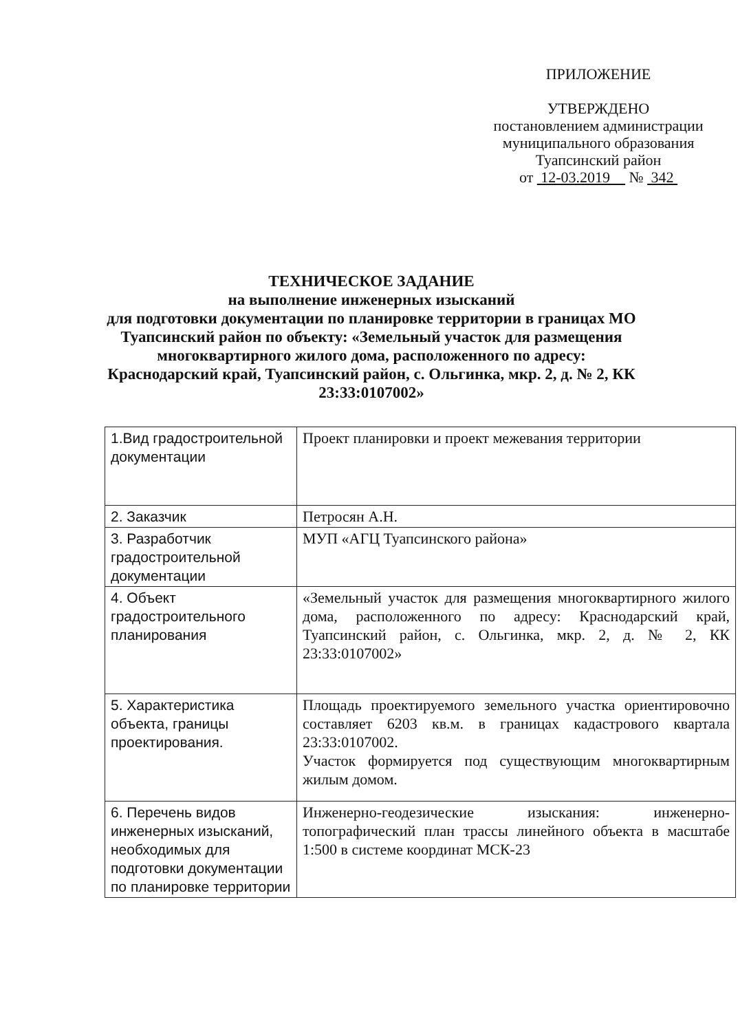ПРИЛОЖЕНИЕ
УТВЕРЖДЕНО
постановлением администрации
муниципального образования
Туапсинский район
от 12-03.2019 № 342
ТЕХНИЧЕСКОЕ ЗАДАНИЕ
на выполнение инженерных изысканий
для подготовки документации по планировке территории в границах МО Туапсинский район по объекту: «Земельный участок для размещения многоквартирного жилого дома, расположенного по адресу: Краснодарский край, Туапсинский район, с. Ольгинка, мкр. 2, д. № 2, КК 23:33:0107002»
| 1.Вид градостроительной документации | Проект планировки и проект межевания территории |
| 2. Заказчик | Петросян А.Н. |
| 3. Разработчик градостроительной документации | МУП «АГЦ Туапсинского района» |
| 4. Объект градостроительного планирования | «Земельный участок для размещения многоквартирного жилого дома, расположенного по адресу: Краснодарский край, Туапсинский район, с. Ольгинка, мкр. 2, д. № 2, КК 23:33:0107002» |
| 5. Характеристика объекта, границы проектирования. | Площадь проектируемого земельного участка ориентировочно составляет 6203 кв.м. в границах кадастрового квартала 23:33:0107002. Участок формируется под существующим многоквартирным жилым домом. |
| 6. Перечень видов инженерных изысканий, необходимых для подготовки документации по планировке территории | Инженерно-геодезические изыскания: инженерно-топографический план трассы линейного объекта в масштабе 1:500 в системе координат МСК-23 |